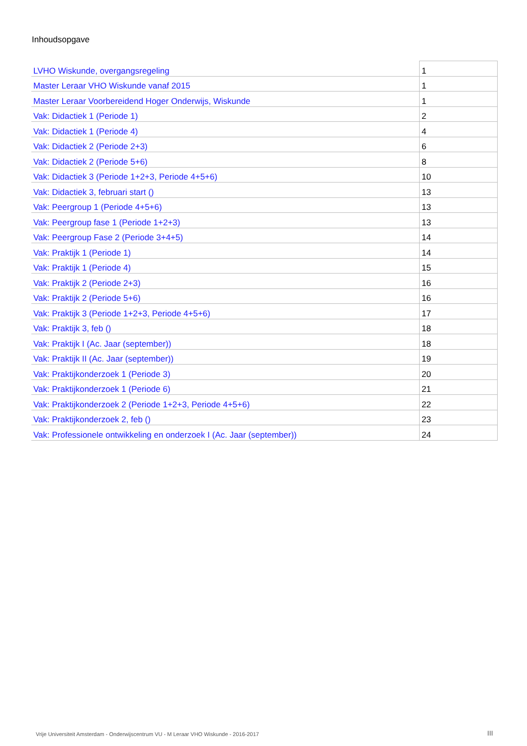Inhoudsopgave
| LVHO Wiskunde, overgangsregeling | 1 |
| Master Leraar VHO Wiskunde vanaf 2015 | 1 |
| Master Leraar Voorbereidend Hoger Onderwijs, Wiskunde | 1 |
| Vak: Didactiek 1 (Periode 1) | 2 |
| Vak: Didactiek 1 (Periode 4) | 4 |
| Vak: Didactiek 2 (Periode 2+3) | 6 |
| Vak: Didactiek 2 (Periode 5+6) | 8 |
| Vak: Didactiek 3 (Periode 1+2+3, Periode 4+5+6) | 10 |
| Vak: Didactiek 3, februari start () | 13 |
| Vak: Peergroup 1 (Periode 4+5+6) | 13 |
| Vak: Peergroup fase 1 (Periode 1+2+3) | 13 |
| Vak: Peergroup Fase 2 (Periode 3+4+5) | 14 |
| Vak: Praktijk 1 (Periode 1) | 14 |
| Vak: Praktijk 1 (Periode 4) | 15 |
| Vak: Praktijk 2 (Periode 2+3) | 16 |
| Vak: Praktijk 2 (Periode 5+6) | 16 |
| Vak: Praktijk 3 (Periode 1+2+3, Periode 4+5+6) | 17 |
| Vak: Praktijk 3, feb () | 18 |
| Vak: Praktijk I (Ac. Jaar (september)) | 18 |
| Vak: Praktijk II (Ac. Jaar (september)) | 19 |
| Vak: Praktijkonderzoek 1 (Periode 3) | 20 |
| Vak: Praktijkonderzoek 1 (Periode 6) | 21 |
| Vak: Praktijkonderzoek 2 (Periode 1+2+3, Periode 4+5+6) | 22 |
| Vak: Praktijkonderzoek 2, feb () | 23 |
| Vak: Professionele ontwikkeling en onderzoek I (Ac. Jaar (september)) | 24 |
Vrije Universiteit Amsterdam - Onderwijscentrum VU - M Leraar VHO Wiskunde - 2016-2017
III